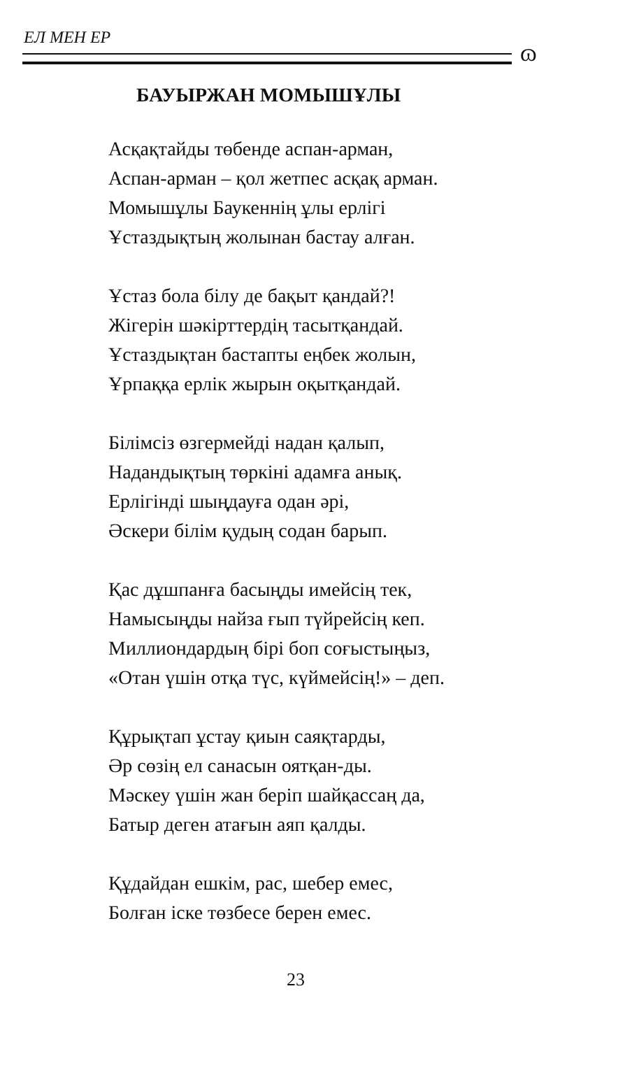ЕЛ МЕН ЕР
ɷ
БАУЫРЖАН МОМЫШҰЛЫ
Асқақтайды төбенде аспан-арман,
Аспан-арман – қол жетпес асқақ арман.
Момышұлы Баукеннің ұлы ерлігі
Ұстаздықтың жолынан бастау алған.
Ұстаз бола білу де бақыт қандай?!
Жігерін шәкірттердің тасытқандай.
Ұстаздықтан бастапты еңбек жолын,
Ұрпаққа ерлік жырын оқытқандай.
Білімсіз өзгермейді надан қалып,
Надандықтың төркіні адамға анық.
Ерлігінді шыңдауға одан әрі,
Әскери білім қудың содан барып.
Қас дұшпанға басыңды имейсің тек,
Намысыңды найза ғып түйрейсің кеп.
Миллиондардың бірі боп соғыстыңыз,
«Отан үшін отқа түс, күймейсің!» – деп.
Құрықтап ұстау қиын саяқтарды,
Әр сөзің ел санасын оятқан-ды.
Мәскеу үшін жан беріп шайқассаң да,
Батыр деген атағын аяп қалды.
Құдайдан ешкім, рас, шебер емес,
Болған іске төзбесе берен емес.
23